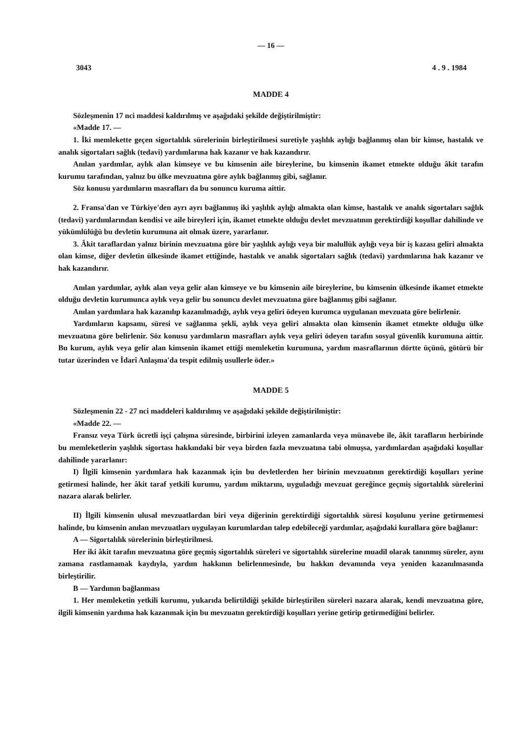— 16 —
3043 4 . 9 . 1984
MADDE 4
Sözleşmenin 17 nci maddesi kaldırılmış ve aşağıdaki şekilde değiştirilmiştir:
«Madde 17. —
1. İki memlekette geçen sigortalılık sürelerinin birleştirilmesi suretiyle yaşlılık aylığı bağlanmış olan bir kimse, hastalık ve analık sigortaları sağlık (tedavi) yardımlarına hak kazanır ve hak kazandırır.
Anılan yardımlar, aylık alan kimseye ve bu kimsenin aile bireylerine, bu kimsenin ikamet etmekte olduğu âkit tarafın kurumu tarafından, yalnız bu ülke mevzuatına göre aylık bağlanmış gibi, sağlanır.
Söz konusu yardımların masrafları da bu sonuncu kuruma aittir.
2. Fransa'dan ve Türkiye'den ayrı ayrı bağlanmış iki yaşlılık aylığı almakta olan kimse, hastalık ve analık sigortaları sağlık (tedavi) yardımlarından kendisi ve aile bireyleri için, ikamet etmekte olduğu devlet mevzuatının gerektirdiği koşullar dahilinde ve yükümlülüğü bu devletin kurumuna ait olmak üzere, yararlanır.
3. Âkit taraflardan yalnız birinin mevzuatına göre bir yaşlılık aylığı veya bir malullük aylığı veya bir iş kazası geliri almakta olan kimse, diğer devletin ülkesinde ikamet ettiğinde, hastalık ve analık sigortaları sağlık (tedavi) yardımlarına hak kazanır ve hak kazandırır.
Anılan yardımlar, aylık alan veya gelir alan kimseye ve bu kimsenin aile bireylerine, bu kimsenin ülkesinde ikamet etmekte olduğu devletin kurumunca aylık veya gelir bu sonuncu devlet mevzuatına göre bağlanmış gibi sağlanır.
Anılan yardımlara hak kazanılıp kazanılmadığı, aylık veya geliri ödeyen kurumca uygulanan mevzuata göre belirlenir.
Yardımların kapsamı, süresi ve sağlanma şekli, aylık veya geliri almakta olan kimsenin ikamet etmekte olduğu ülke mevzuatına göre belirlenir. Söz konusu yardımların masrafları aylık veya geliri ödeyen tarafın sosyal güvenlik kurumuna aittir. Bu kurum, aylık veya gelir alan kimsenin ikamet ettiği memleketin kurumuna, yardım masraflarının dörtte üçünü, götürü bir tutar üzerinden ve İdarî Anlaşma'da tespit edilmiş usullerle öder.»
MADDE 5
Sözleşmenin 22 - 27 nci maddeleri kaldırılmış ve aşağıdaki şekilde değiştirilmiştir:
«Madde 22. —
Fransız veya Türk ücretli işçi çalışma süresinde, birbirini izleyen zamanlarda veya münavebe ile, âkit tarafların herbirinde bu memleketlerin yaşlılık sigortası hakkındaki bir veya birden fazla mevzuatına tabi olmuşsa, yardımlardan aşağıdaki koşullar dahilinde yararlanır:
I) İlgili kimsenin yardımlara hak kazanmak için bu devletlerden her birinin mevzuatının gerektirdiği koşulları yerine getirmesi halinde, her âkit taraf yetkili kurumu, yardım miktarını, uyguladığı mevzuat gereğince geçmiş sigortalılık sürelerini nazara alarak belirler.
II) İlgili kimsenin ulusal mevzuatlardan biri veya diğerinin gerektirdiği sigortalılık süresi koşulunu yerine getirmemesi halinde, bu kimsenin anılan mevzuatları uygulayan kurumlardan talep edebileceği yardımlar, aşağıdaki kurallara göre bağlanır:
A — Sigortalılık sürelerinin birleştirilmesi.
Her iki âkit tarafın mevzuatına göre geçmiş sigortalılık süreleri ve sigortalılık sürelerine muadil olarak tanınmış süreler, aynı zamana rastlamamak kaydıyla, yardım hakkının belirlenmesinde, bu hakkın devamında veya yeniden kazanılmasında birleştirilir.
B — Yardımın bağlanması
1. Her memleketin yetkili kurumu, yukarıda belirtildiği şekilde birleştirilen süreleri nazara alarak, kendi mevzuatına göre, ilgili kimsenin yardıma hak kazanmak için bu mevzuatın gerektirdiği koşulları yerine getirip getirmediğini belirler.